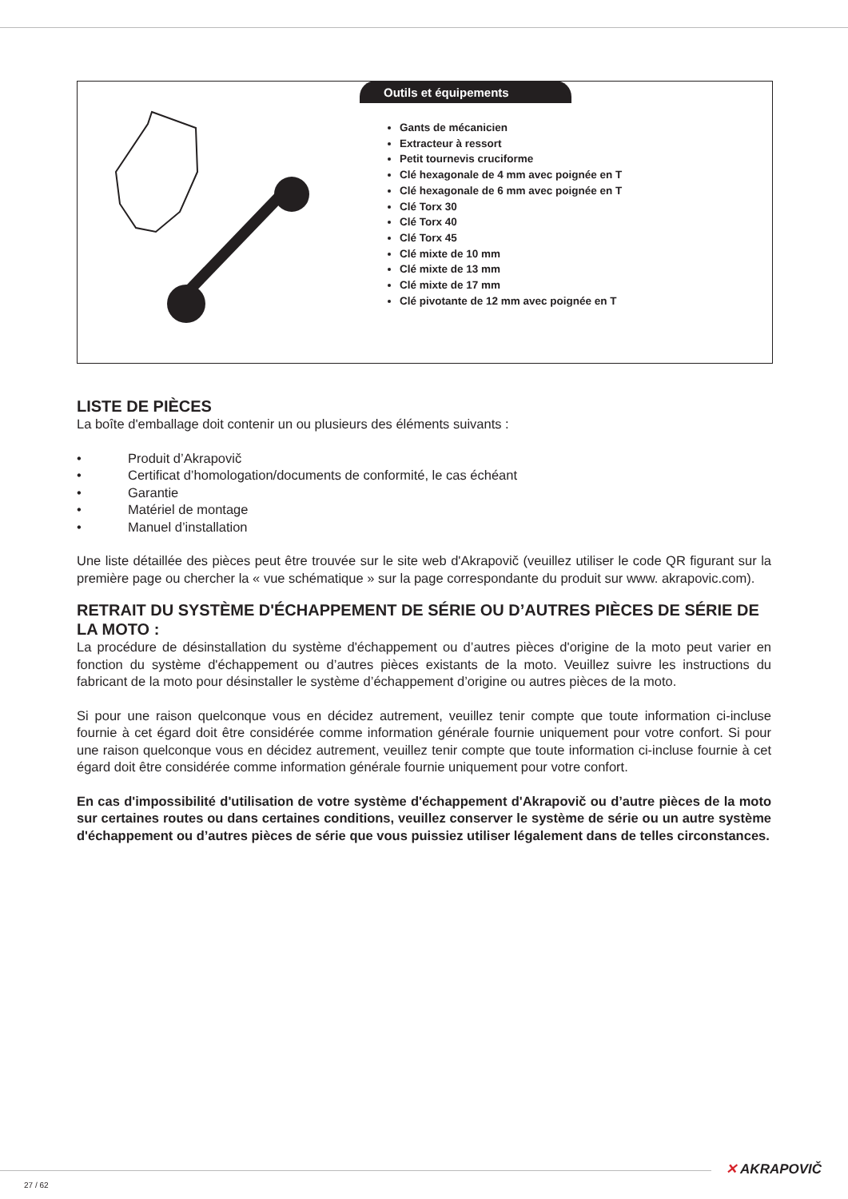Outils et équipements
Gants de mécanicien
Extracteur à ressort
Petit tournevis cruciforme
Clé hexagonale de 4 mm avec poignée en T
Clé hexagonale de 6 mm avec poignée en T
Clé Torx 30
Clé Torx 40
Clé Torx 45
Clé mixte de 10 mm
Clé mixte de 13 mm
Clé mixte de 17 mm
Clé pivotante de 12 mm avec poignée en T
LISTE DE PIÈCES
La boîte d'emballage doit contenir un ou plusieurs des éléments suivants :
• Produit d’Akrapovič
• Certificat d’homologation/documents de conformité, le cas échéant
• Garantie
• Matériel de montage
• Manuel d’installation
Une liste détaillée des pièces peut être trouvée sur le site web d'Akrapovič (veuillez utiliser le code QR figurant sur la première page ou chercher la « vue schématique » sur la page correspondante du produit sur www. akrapovic.com).
RETRAIT DU SYSTÈME D'ÉCHAPPEMENT DE SÉRIE OU D’AUTRES PIÈCES DE SÉRIE DE LA MOTO :
La procédure de désinstallation du système d'échappement ou d’autres pièces d'origine de la moto peut varier en fonction du système d'échappement ou d’autres pièces existants de la moto. Veuillez suivre les instructions du fabricant de la moto pour désinstaller le système d’échappement d’origine ou autres pièces de la moto.
Si pour une raison quelconque vous en décidez autrement, veuillez tenir compte que toute information ci-incluse fournie à cet égard doit être considérée comme information générale fournie uniquement pour votre confort. Si pour une raison quelconque vous en décidez autrement, veuillez tenir compte que toute information ci-incluse fournie à cet égard doit être considérée comme information générale fournie uniquement pour votre confort.
En cas d'impossibilité d'utilisation de votre système d'échappement d'Akrapovič ou d’autre pièces de la moto sur certaines routes ou dans certaines conditions, veuillez conserver le système de série ou un autre système d'échappement ou d’autres pièces de série que vous puissiez utiliser légalement dans de telles circonstances.
✕ AKRAPOVIČ
27 / 62